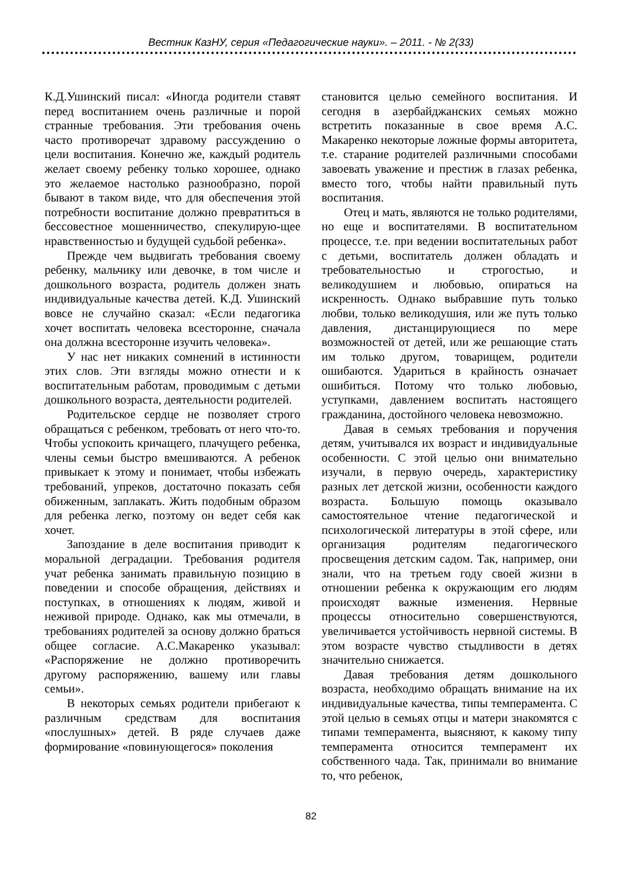Вестник КазНУ, серия «Педагогические науки». – 2011. - № 2(33)
К.Д.Ушинский писал: «Иногда родители ставят перед воспитанием очень различные и порой странные требования. Эти требования очень часто противоречат здравому рассуждению о цели воспитания. Конечно же, каждый родитель желает своему ребенку только хорошее, однако это желаемое настолько разнообразно, порой бывают в таком виде, что для обеспечения этой потребности воспитание должно превратиться в бессовестное мошенничество, спекулирую-щее нравственностью и будущей судьбой ребенка».
Прежде чем выдвигать требования своему ребенку, мальчику или девочке, в том числе и дошкольного возраста, родитель должен знать индивидуальные качества детей. К.Д. Ушинский вовсе не случайно сказал: «Если педагогика хочет воспитать человека всесторонне, сначала она должна всесторонне изучить человека».
У нас нет никаких сомнений в истинности этих слов. Эти взгляды можно отнести и к воспитательным работам, проводимым с детьми дошкольного возраста, деятельности родителей.
Родительское сердце не позволяет строго обращаться с ребенком, требовать от него что-то. Чтобы успокоить кричащего, плачущего ребенка, члены семьи быстро вмешиваются. А ребенок привыкает к этому и понимает, чтобы избежать требований, упреков, достаточно показать себя обиженным, заплакать. Жить подобным образом для ребенка легко, поэтому он ведет себя как хочет.
Запоздание в деле воспитания приводит к моральной деградации. Требования родителя учат ребенка занимать правильную позицию в поведении и способе обращения, действиях и поступках, в отношениях к людям, живой и неживой природе. Однако, как мы отмечали, в требованиях родителей за основу должно браться общее согласие. А.С.Макаренко указывал: «Распоряжение не должно противоречить другому распоряжению, вашему или главы семьи».
В некоторых семьях родители прибегают к различным средствам для воспитания «послушных» детей. В ряде случаев даже формирование «повинующегося» поколения
становится целью семейного воспитания. И сегодня в азербайджанских семьях можно встретить показанные в свое время А.С. Макаренко некоторые ложные формы авторитета, т.е. старание родителей различными способами завоевать уважение и престиж в глазах ребенка, вместо того, чтобы найти правильный путь воспитания.
Отец и мать, являются не только родителями, но еще и воспитателями. В воспитательном процессе, т.е. при ведении воспитательных работ с детьми, воспитатель должен обладать и требовательностью и строгостью, и великодушием и любовью, опираться на искренность. Однако выбравшие путь только любви, только великодушия, или же путь только давления, дистанцирующиеся по мере возможностей от детей, или же решающие стать им только другом, товарищем, родители ошибаются. Удариться в крайность означает ошибиться. Потому что только любовью, уступками, давлением воспитать настоящего гражданина, достойного человека невозможно.
Давая в семьях требования и поручения детям, учитывался их возраст и индивидуальные особенности. С этой целью они внимательно изучали, в первую очередь, характеристику разных лет детской жизни, особенности каждого возраста. Большую помощь оказывало самостоятельное чтение педагогической и психологической литературы в этой сфере, или организация родителям педагогического просвещения детским садом. Так, например, они знали, что на третьем году своей жизни в отношении ребенка к окружающим его людям происходят важные изменения. Нервные процессы относительно совершенствуются, увеличивается устойчивость нервной системы. В этом возрасте чувство стыдливости в детях значительно снижается.
Давая требования детям дошкольного возраста, необходимо обращать внимание на их индивидуальные качества, типы темперамента. С этой целью в семьях отцы и матери знакомятся с типами темперамента, выясняют, к какому типу темперамента относится темперамент их собственного чада. Так, принимали во внимание то, что ребенок,
82